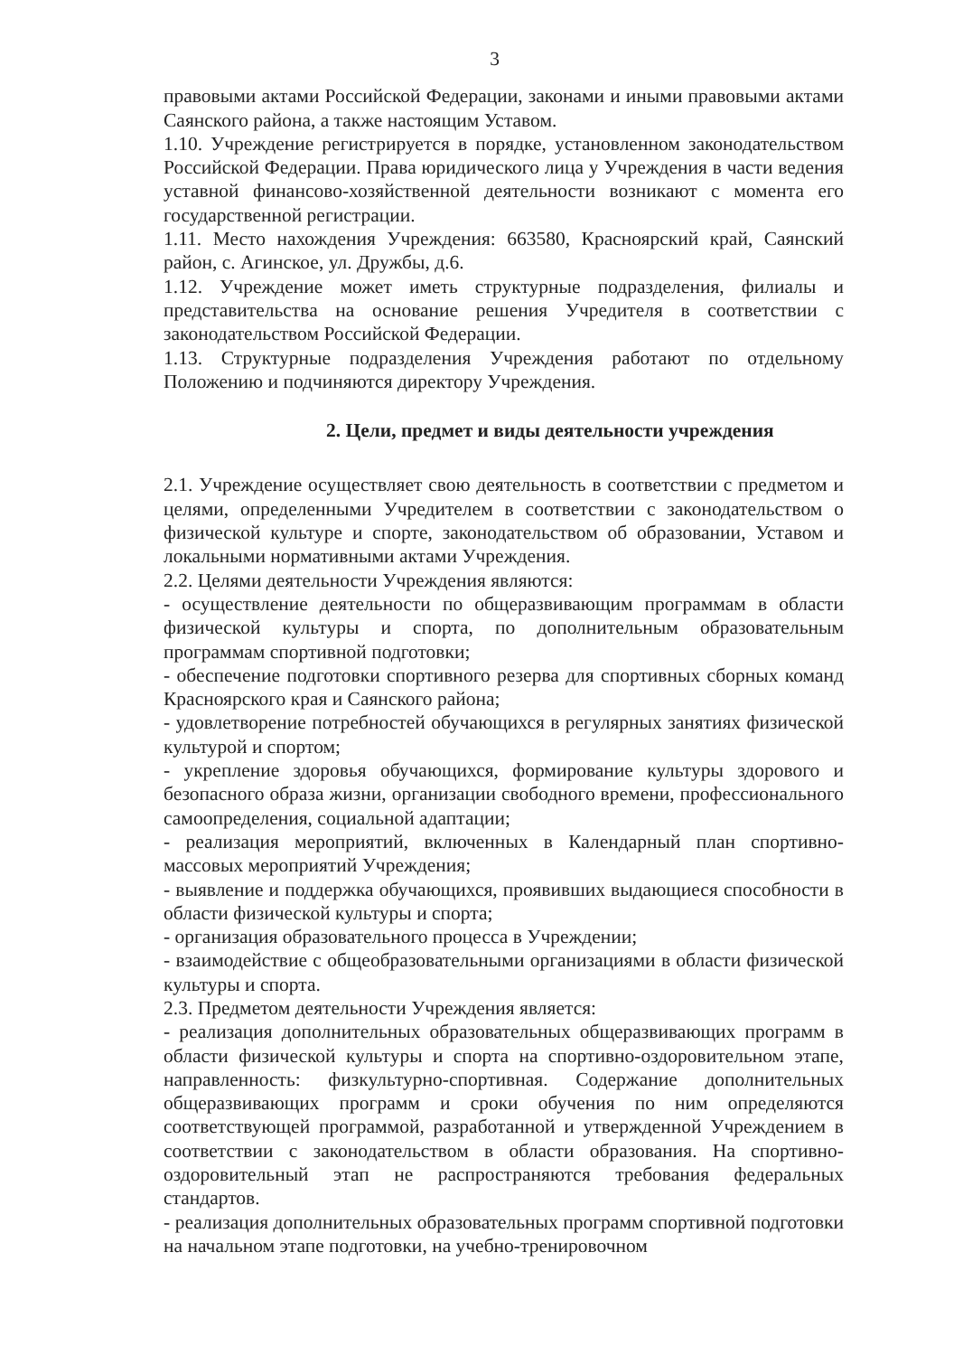3
правовыми актами Российской Федерации, законами и иными правовыми актами Саянского района, а также настоящим Уставом.
1.10. Учреждение регистрируется в порядке, установленном законодательством Российской Федерации. Права юридического лица у Учреждения в части ведения уставной финансово-хозяйственной деятельности возникают с момента его государственной регистрации.
1.11. Место нахождения Учреждения: 663580, Красноярский край, Саянский район, с. Агинское, ул. Дружбы, д.6.
1.12. Учреждение может иметь структурные подразделения, филиалы и представительства на основание решения Учредителя в соответствии с законодательством Российской Федерации.
1.13. Структурные подразделения Учреждения работают по отдельному Положению и подчиняются директору Учреждения.
2. Цели, предмет и виды деятельности учреждения
2.1. Учреждение осуществляет свою деятельность в соответствии с предметом и целями, определенными Учредителем в соответствии с законодательством о физической культуре и спорте, законодательством об образовании, Уставом и локальными нормативными актами Учреждения.
2.2. Целями деятельности Учреждения являются:
- осуществление деятельности по общеразвивающим программам в области физической культуры и спорта, по дополнительным образовательным программам спортивной подготовки;
- обеспечение подготовки спортивного резерва для спортивных сборных команд Красноярского края и Саянского района;
- удовлетворение потребностей обучающихся в регулярных занятиях физической культурой и спортом;
- укрепление здоровья обучающихся, формирование культуры здорового и безопасного образа жизни, организации свободного времени, профессионального самоопределения, социальной адаптации;
- реализация мероприятий, включенных в Календарный план спортивно-массовых мероприятий Учреждения;
- выявление и поддержка обучающихся, проявивших выдающиеся способности в области физической культуры и спорта;
- организация образовательного процесса в Учреждении;
- взаимодействие с общеобразовательными организациями в области физической культуры и спорта.
2.3. Предметом деятельности Учреждения является:
- реализация дополнительных образовательных общеразвивающих программ в области физической культуры и спорта на спортивно-оздоровительном этапе, направленность: физкультурно-спортивная. Содержание дополнительных общеразвивающих программ и сроки обучения по ним определяются соответствующей программой, разработанной и утвержденной Учреждением в соответствии с законодательством в области образования. На спортивно-оздоровительный этап не распространяются требования федеральных стандартов.
- реализация дополнительных образовательных программ спортивной подготовки на начальном этапе подготовки, на учебно-тренировочном